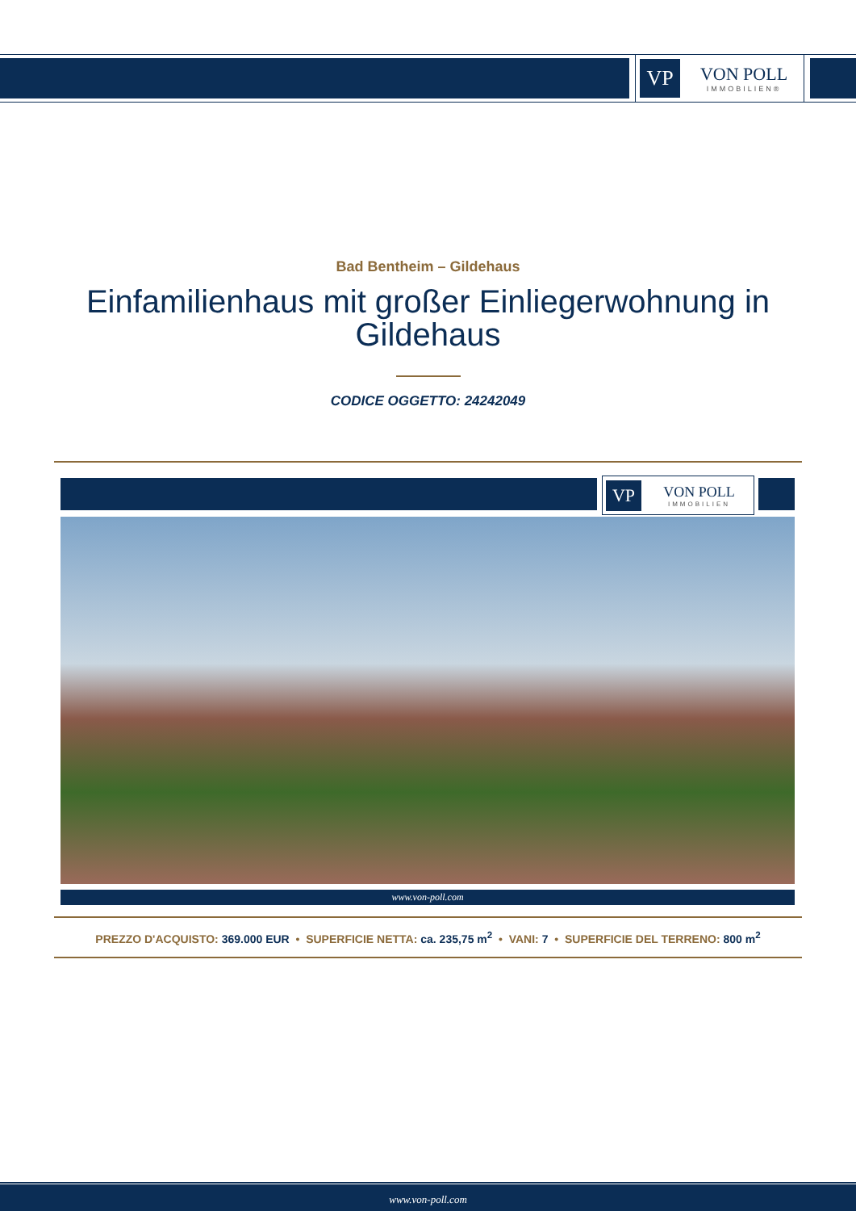VP
VON POLL
IMMOBILIEN®
Bad Bentheim – Gildehaus
Einfamilienhaus mit großer Einliegerwohnung in Gildehaus
CODICE OGGETTO: 24242049
VP
VON POLL
IMMOBILIEN
www.von-poll.com
PREZZO D'ACQUISTO: 369.000 EUR • SUPERFICIE NETTA: ca. 235,75 m<sup>2</sup> • VANI: 7 • SUPERFICIE DEL TERRENO: 800 m<sup>2</sup>
www.von-poll.com